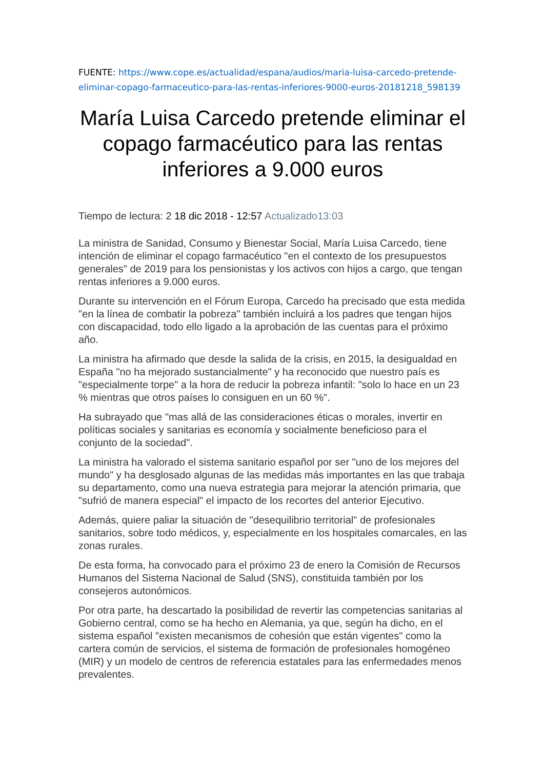FUENTE: https://www.cope.es/actualidad/espana/audios/maria-luisa-carcedo-pretende-eliminar-copago-farmaceutico-para-las-rentas-inferiores-9000-euros-20181218_598139
María Luisa Carcedo pretende eliminar el copago farmacéutico para las rentas inferiores a 9.000 euros
Tiempo de lectura: 2 18 dic 2018 - 12:57 Actualizado13:03
La ministra de Sanidad, Consumo y Bienestar Social, María Luisa Carcedo, tiene intención de eliminar el copago farmacéutico "en el contexto de los presupuestos generales" de 2019 para los pensionistas y los activos con hijos a cargo, que tengan rentas inferiores a 9.000 euros.
Durante su intervención en el Fórum Europa, Carcedo ha precisado que esta medida "en la línea de combatir la pobreza" también incluirá a los padres que tengan hijos con discapacidad, todo ello ligado a la aprobación de las cuentas para el próximo año.
La ministra ha afirmado que desde la salida de la crisis, en 2015, la desigualdad en España "no ha mejorado sustancialmente" y ha reconocido que nuestro país es "especialmente torpe" a la hora de reducir la pobreza infantil: "solo lo hace en un 23 % mientras que otros países lo consiguen en un 60 %".
Ha subrayado que "mas allá de las consideraciones éticas o morales, invertir en políticas sociales y sanitarias es economía y socialmente beneficioso para el conjunto de la sociedad".
La ministra ha valorado el sistema sanitario español por ser "uno de los mejores del mundo" y ha desglosado algunas de las medidas más importantes en las que trabaja su departamento, como una nueva estrategia para mejorar la atención primaria, que "sufrió de manera especial" el impacto de los recortes del anterior Ejecutivo.
Además, quiere paliar la situación de "desequilibrio territorial" de profesionales sanitarios, sobre todo médicos, y, especialmente en los hospitales comarcales, en las zonas rurales.
De esta forma, ha convocado para el próximo 23 de enero la Comisión de Recursos Humanos del Sistema Nacional de Salud (SNS), constituida también por los consejeros autonómicos.
Por otra parte, ha descartado la posibilidad de revertir las competencias sanitarias al Gobierno central, como se ha hecho en Alemania, ya que, según ha dicho, en el sistema español "existen mecanismos de cohesión que están vigentes" como la cartera común de servicios, el sistema de formación de profesionales homogéneo (MIR) y un modelo de centros de referencia estatales para las enfermedades menos prevalentes.